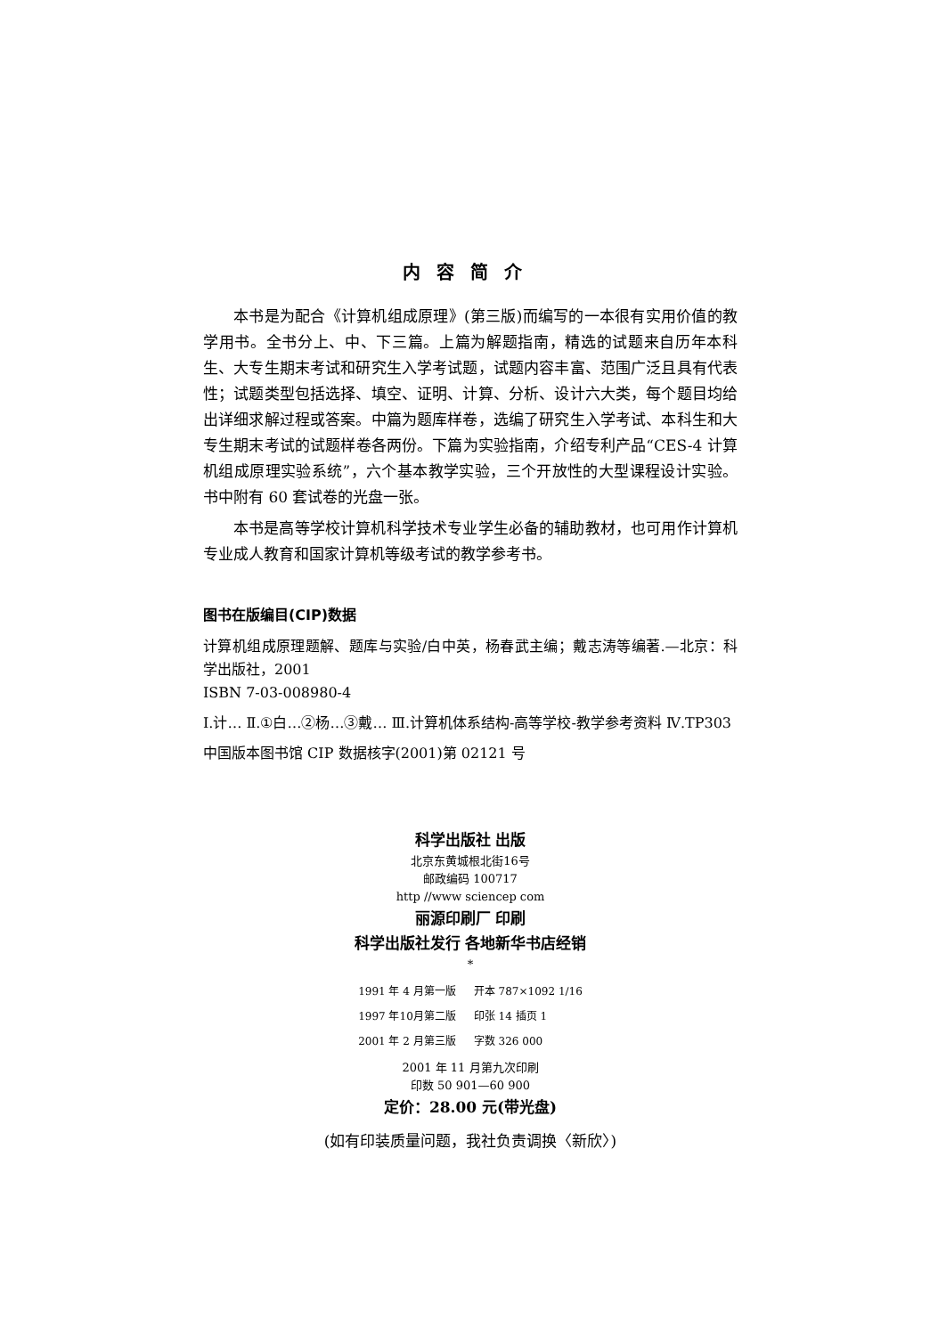内容简介
本书是为配合《计算机组成原理》(第三版)而编写的一本很有实用价值的教学用书。全书分上、中、下三篇。上篇为解题指南，精选的试题来自历年本科生、大专生期末考试和研究生入学考试题，试题内容丰富、范围广泛且具有代表性；试题类型包括选择、填空、证明、计算、分析、设计六大类，每个题目均给出详细求解过程或答案。中篇为题库样卷，选编了研究生入学考试、本科生和大专生期末考试的试题样卷各两份。下篇为实验指南，介绍专利产品“CES-4 计算机组成原理实验系统”，六个基本教学实验，三个开放性的大型课程设计实验。书中附有 60 套试卷的光盘一张。
本书是高等学校计算机科学技术专业学生必备的辅助教材，也可用作计算机专业成人教育和国家计算机等级考试的教学参考书。
图书在版编目(CIP)数据
计算机组成原理题解、题库与实验/白中英，杨春武主编；戴志涛等编著.—北京：科学出版社，2001
ISBN 7-03-008980-4
Ⅰ.计… Ⅱ.①白…②杨…③戴… Ⅲ.计算机体系结构-高等学校-教学参考资料 Ⅳ.TP303
中国版本图书馆 CIP 数据核字(2001)第 02121 号
科学出版社 出版
北京东黄城根北街16号
邮政编码 100717
http //www sciencep com
丽源印刷厂 印刷
科学出版社发行 各地新华书店经销
*
| 1991 年 4 月第一版 | 开本 787×1092 1/16 |
| 1997 年10月第二版 | 印张 14 插页 1 |
| 2001 年 2 月第三版 | 字数 326 000 |
2001 年 11 月第九次印刷
印数 50 901—60 900
定价：28.00 元(带光盘)
(如有印装质量问题，我社负责调换〈新欣〉)